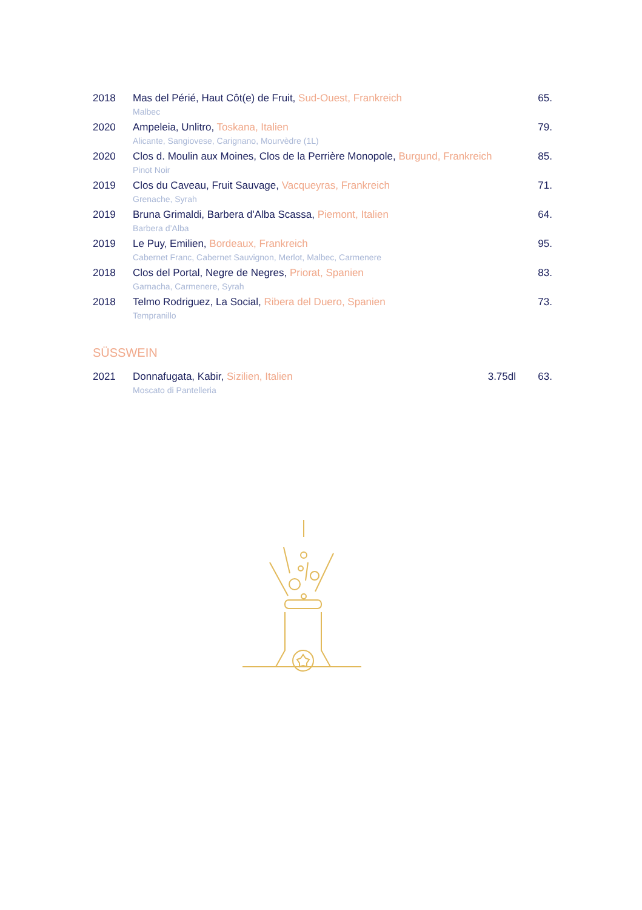| 2018 | Mas del Périé, Haut Côt(e) de Fruit, Sud-Ouest, Frankreich | 65. |
| | Malbec | |
| 2020 | Ampeleia, Unlitro, Toskana, Italien | 79. |
| | Alicante, Sangiovese, Carignano, Mourvèdre (1L) | |
| 2020 | Clos d. Moulin aux Moines, Clos de la Perrière Monopole, Burgund, Frankreich | 85. |
| | Pinot Noir | |
| 2019 | Clos du Caveau, Fruit Sauvage, Vacqueyras, Frankreich | 71. |
| | Grenache, Syrah | |
| 2019 | Bruna Grimaldi, Barbera d'Alba Scassa, Piemont, Italien | 64. |
| | Barbera d’Alba | |
| 2019 | Le Puy, Emilien, Bordeaux, Frankreich | 95. |
| | Cabernet Franc, Cabernet Sauvignon, Merlot, Malbec, Carmenere | |
| 2018 | Clos del Portal, Negre de Negres, Priorat, Spanien | 83. |
| | Garnacha, Carmenere, Syrah | |
| 2018 | Telmo Rodriguez, La Social, Ribera del Duero, Spanien | 73. |
| | Tempranillo | |
SÜSSWEIN
| 2021 | Donnafugata, Kabir, Sizilien, Italien | 3.75dl | 63. |
| | Moscato di Pantelleria | | |